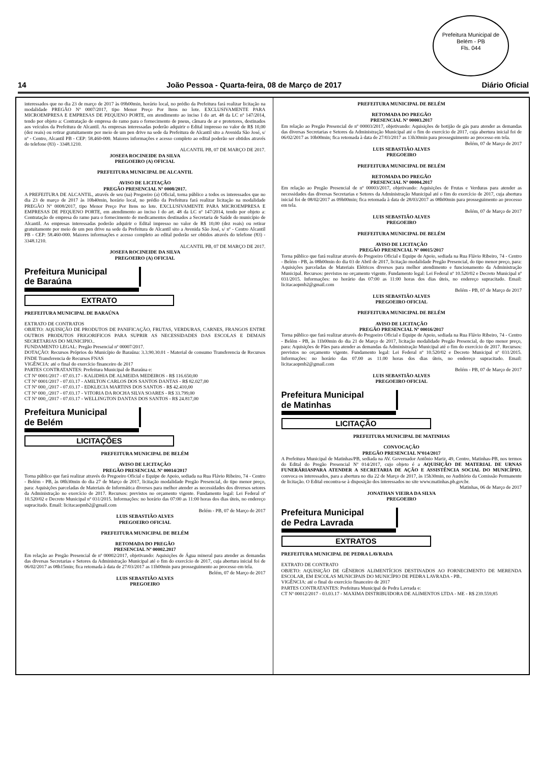Prefeitura Municipal de Belém - PB
Fls. 044
14 João Pessoa - Quarta-feira, 08 de Março de 2017 Diário Oficial
interessados que no dia 23 de março de 2017 às 09h00min, horário local, no prédio da Prefeitura fará realizar licitação na modalidade PREGÃO Nº 0007/2017, tipo Menor Preço Por Itens no lote. EXCLUSIVAMENTE PARA MICROEMPRESA E EMPRESAS DE PEQUENO PORTE, em atendimento ao inciso I do art. 48 da LC nº 147/2014, tendo por objeto a: Contratação de empresa do ramo para o fornecimento de pneus, câmara de ar e protetores, destinados aos veículos da Prefeitura de Alcantil. As empresas interessadas poderão adquirir o Edital impresso no valor de R$ 10,00 (dez reais) ou retirar gratuitamente por meio de um pen drive na sede da Prefeitura de Alcantil sito a Avenida São José, s/ nº - Centro, Alcantil PB - CEP: 58.460-000. Maiores informações e acesso completo ao edital poderão ser obtidos através do telefone (83) - 3348.1210.
ALCANTIL PB, 07 DE MARÇO DE 2017.
JOSEFA ROCINEIDE DA SILVA
PREGOEIRO (A) OFICIAL
PREFEITURA MUNICIPAL DE ALCANTIL
AVISO DE LICITAÇÃO
PREGÃO PRESENCIAL Nº 0008/2017.
A PREFEITURA DE ALCANTIL, através de seu (ua) Pregoeiro (a) Oficial, torna público a todos os interessados que no dia 23 de março de 2017 às 10h40min, horário local, no prédio da Prefeitura fará realizar licitação na modalidade PREGÃO Nº 0008/2017, tipo Menor Preço Por Itens no lote. EXCLUSIVAMENTE PARA MICROEMPRESA E EMPRESAS DE PEQUENO PORTE, em atendimento ao inciso I do art. 48 da LC nº 147/2014, tendo por objeto a: Contratação de empresa do ramo para o fornecimento de medicamentos destinados a Secretaria de Saúde do município de Alcantil. As empresas interessadas poderão adquirir o Edital impresso no valor de R$ 10,00 (dez reais) ou retirar gratuitamente por meio de um pen drive na sede da Prefeitura de Alcantil sito a Avenida São José, s/ nº - Centro Alcantil PB - CEP: 58.460-000. Maiores informações e acesso completo ao edital poderão ser obtidos através do telefone (83) - 3348.1210.
ALCANTIL PB, 07 DE MARÇO DE 2017.
JOSEFA ROCINEIDE DA SILVA
PREGOEIRO (A) OFICIAL
Prefeitura Municipal
de Baraúna
EXTRATO
PREFEITURA MUNICIPAL DE BARAÚNA
EXTRATO DE CONTRATOS
OBJETO: AQUISIÇÃO DE PRODUTOS DE PANIFICAÇÃO, FRUTAS, VERDURAS, CARNES, FRANGOS ENTRE OUTROS PRODUTOS FRIGORIFICOS PARA SUPRIR AS NECESSIDADES DAS ESCOLAS E DEMAIS SECRETARIAS DO MUNICIPIO..
FUNDAMENTO LEGAL: Pregão Presencial nº 00007/2017.
DOTAÇÃO: Recursos Próprios do Município de Baraúna: 3.3.90.30.01 - Material de consumo Transferencia de Recursos FNDE Transferencia de Recursos FNAS
VIGÊNCIA: até o final do exercício financeiro de 2017
PARTES CONTRATANTES: Prefeitura Municipal de Baraúna e:
CT Nº 0001/2017 - 07.03.17 - KALIDHIA DE ALMEIDA MEDEIROS - R$ 116.650,00
CT Nº 0001/2017 - 07.03.17 - AMILTON CARLOS DOS SANTOS DANTAS - R$ 82.027,00
CT Nº 000_/2017 - 07.03.17 - EDKLECIA MARTINS DOS SANTOS - R$ 42.410,00
CT Nº 000_/2017 - 07.03.17 - VITORIA DA ROCHA SILVA SOARES - R$ 33.799,00
CT Nº 000_/2017 - 07.03.17 - WELLINGTON DANTAS DOS SANTOS - R$ 24.817,00
Prefeitura Municipal
de Belém
LICITAÇÕES
PREFEITURA MUNICIPAL DE BELÉM
AVISO DE LICITAÇÃO
PREGÃO PRESENCIAL Nº 00014/2017
Torna público que fará realizar através do Pregoeiro Oficial e Equipe de Apoio, sediada na Rua Flávio Ribeiro, 74 - Centro - Belém - PB, às 08h30min do dia 27 de Março de 2017, licitação modalidade Pregão Presencial, do tipo menor preço, para: Aquisições parceladas de Materiais de Informática diversos para melhor atender as necessidades dos diversos setores da Administração no exercício de 2017. Recursos: previstos no orçamento vigente. Fundamento legal: Lei Federal nº 10.520/02 e Decreto Municipal nº 031/2015. Informações: no horário das 07:00 as 11:00 horas dos dias úteis, no endereço supracitado. Email: licitacaopmb2@gmail.com
Belém - PB, 07 de Março de 2017
LUIS SEBASTIÃO ALVES
PREGOEIRO OFICIAL
PREFEITURA MUNICIPAL DE BELÉM
RETOMADA DO PREGÃO
PRESENCIAL Nº 00002.2017
Em relação ao Pregão Presencial de nº 00002/2017, objetivando: Aquisições de Água mineral para atender as demandas das diversas Secretarias e Setores da Administração Municipal até o fim do exercício de 2017, cuja abertura inicial foi de 06/02/2017 as 08h15min; fica retomada à data de 27/03/2017 as 11h00min para prosseguimento ao processo em tela.
Belém, 07 de Março de 2017
LUIS SEBASTIÃO ALVES
PREGOEIRO
PREFEITURA MUNICIPAL DE BELÉM
RETOMADA DO PREGÃO
PRESENCIAL Nº 00003.2017
Em relação ao Pregão Presencial de nº 00003/2017, objetivando: Aquisições de botijão de gás para atender as demandas das diversas Secretarias e Setores da Administração Municipal até o fim do exercício de 2017, cuja abertura inicial foi de 06/02/2017 as 10h00min; fica retomada à data de 27/03/2017 as 13h30min para prosseguimento ao processo em tela.
Belém, 07 de Março de 2017
LUIS SEBASTIÃO ALVES
PREGOEIRO
PREFEITURA MUNICIPAL DE BELÉM
RETOMADA DO PREGÃO
PRESENCIAL Nº 00004.2017
Em relação ao Pregão Presencial de nº 00003/2017, objetivando: Aquisições de Frutas e Verduras para atender as necessidades das diversas Secretarias e Setores da Administração Municipal até o fim do exercício de 2017, cuja abertura inicial foi de 08/02/2017 as 09h00min; fica retomada à data de 28/03/2017 as 08h00min para prosseguimento ao processo em tela.
Belém, 07 de Março de 2017
LUIS SEBASTIÃO ALVES
PREGOEIRO
PREFEITURA MUNICIPAL DE BELÉM
AVISO DE LICITAÇÃO
PREGÃO PRESENCIAL Nº 00015/2017
Torna público que fará realizar através do Pregoeiro Oficial e Equipe de Apoio, sediada na Rua Flávio Ribeiro, 74 - Centro - Belém - PB, às 08h00min do dia 03 de Abril de 2017, licitação modalidade Pregão Presencial, do tipo menor preço, para: Aquisições parceladas de Materiais Elétricos diversos para melhor atendimento e funcionamento da Administração Municipal. Recursos: previstos no orçamento vigente. Fundamento legal: Lei Federal nº 10.520/02 e Decreto Municipal nº 031/2015. Informações: no horário das 07:00 as 11:00 horas dos dias úteis, no endereço supracitado. Email: licitacaopmb2@gmail.com
Belém - PB, 07 de Março de 2017
LUIS SEBASTIÃO ALVES
PREGOEIRO OFICIAL
PREFEITURA MUNICIPAL DE BELÉM
AVISO DE LICITAÇÃO
PREGÃO PRESENCIAL Nº 00016/2017
Torna público que fará realizar através do Pregoeiro Oficial e Equipe de Apoio, sediada na Rua Flávio Ribeiro, 74 - Centro - Belém - PB, às 11h00min do dia 21 de Março de 2017, licitação modalidade Pregão Presencial, do tipo menor preço, para: Aquisições de Pães para atender as demandas da Administração Municipal até o fim do exercício de 2017. Recursos: previstos no orçamento vigente. Fundamento legal: Lei Federal nº 10.520/02 e Decreto Municipal nº 031/2015. Informações: no horário das 07.00 as 11.00 horas dos dias úteis, no endereço supracitado. Email: licitacaopmb2@gmail.com
Belém - PB, 07 de Março de 2017
LUIS SEBASTIÃO ALVES
PREGOEIRO OFICIAL
Prefeitura Municipal
de Matinhas
LICITAÇÃO
PREFEITURA MUNICIPAL DE MATINHAS
CONVOCAÇÃO
PREGÃO PRESENCIAL Nº014/2017
A Prefeitura Municipal de Matinhas/PB, sediada na AV. Governador Antônio Mariz, 49, Centro, Matinhas-PB, nos termos do Edital do Pregão Presencial Nº 014/2017, cujo objeto é a AQUISIÇÃO DE MATERIAL DE URNAS FUNERÁRIASPARA ATENDER A SECRETARIA DE AÇÃO E ASSISTÊNCIA SOCIAL DO MUNICÍPIO, convoca os interessados, para a abertura no dia 22 de Março de 2017, às 15h30min, no Auditório da Comissão Permanente de licitação. O Edital encontra-se à disposição dos interessados no site www.matinhas.pb.gov.br.
Matinhas, 06 de Março de 2017
JONATHAN VIEIRA DA SILVA
PREGOEIRO
Prefeitura Municipal
de Pedra Lavrada
EXTRATOS
PREFEITURA MUNICIPAL DE PEDRA LAVRADA
EXTRATO DE CONTRATO
OBJETO: AQUISIÇÃO DE GÊNEROS ALIMENTÍCIOS DESTINADOS AO FORNECIMENTO DE MERENDA ESCOLAR, EM ESCOLAS MUNICIPAIS DO MUNICÍPIO DE PEDRA LAVRADA - PB..
VIGÊNCIA: até o final do exercício financeiro de 2017
PARTES CONTRATANTES: Prefeitura Municipal de Pedra Lavrada e:
CT Nº 00012/2017 - 03.03.17 - MAXIMA DISTRIBUIDORA DE ALIMENTOS LTDA - ME - R$ 239.559,85